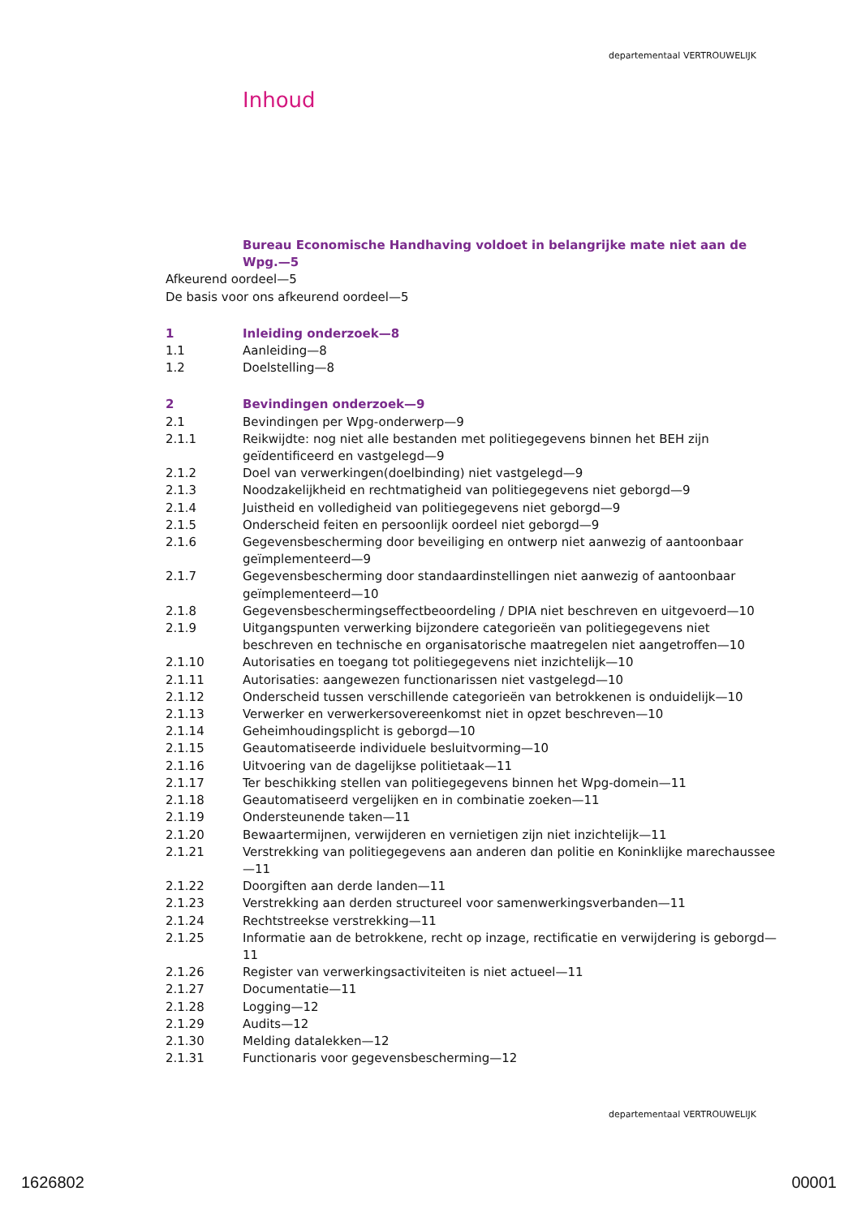departementaal VERTROUWELIJK
Inhoud
Bureau Economische Handhaving voldoet in belangrijke mate niet aan de Wpg.—5
Afkeurend oordeel—5
De basis voor ons afkeurend oordeel—5
1 Inleiding onderzoek—8
1.1 Aanleiding—8
1.2 Doelstelling—8
2 Bevindingen onderzoek—9
2.1 Bevindingen per Wpg-onderwerp—9
2.1.1 Reikwijdte: nog niet alle bestanden met politiegegevens binnen het BEH zijn geïdentificeerd en vastgelegd—9
2.1.2 Doel van verwerkingen(doelbinding) niet vastgelegd—9
2.1.3 Noodzakelijkheid en rechtmatigheid van politiegegevens niet geborgd—9
2.1.4 Juistheid en volledigheid van politiegegevens niet geborgd—9
2.1.5 Onderscheid feiten en persoonlijk oordeel niet geborgd—9
2.1.6 Gegevensbescherming door beveiliging en ontwerp niet aanwezig of aantoonbaar geïmplementeerd—9
2.1.7 Gegevensbescherming door standaardinstellingen niet aanwezig of aantoonbaar geïmplementeerd—10
2.1.8 Gegevensbeschermingseffectbeoordeling / DPIA niet beschreven en uitgevoerd—10
2.1.9 Uitgangspunten verwerking bijzondere categorieën van politiegegevens niet beschreven en technische en organisatorische maatregelen niet aangetroffen—10
2.1.10 Autorisaties en toegang tot politiegegevens niet inzichtelijk—10
2.1.11 Autorisaties: aangewezen functionarissen niet vastgelegd—10
2.1.12 Onderscheid tussen verschillende categorieën van betrokkenen is onduidelijk—10
2.1.13 Verwerker en verwerkersovereenkomst niet in opzet beschreven—10
2.1.14 Geheimhoudingsplicht is geborgd—10
2.1.15 Geautomatiseerde individuele besluitvorming—10
2.1.16 Uitvoering van de dagelijkse politietaak—11
2.1.17 Ter beschikking stellen van politiegegevens binnen het Wpg-domein—11
2.1.18 Geautomatiseerd vergelijken en in combinatie zoeken—11
2.1.19 Ondersteunende taken—11
2.1.20 Bewaartermijnen, verwijderen en vernietigen zijn niet inzichtelijk—11
2.1.21 Verstrekking van politiegegevens aan anderen dan politie en Koninklijke marechaussee—11
2.1.22 Doorgiften aan derde landen—11
2.1.23 Verstrekking aan derden structureel voor samenwerkingsverbanden—11
2.1.24 Rechtstreekse verstrekking—11
2.1.25 Informatie aan de betrokkene, recht op inzage, rectificatie en verwijdering is geborgd—11
2.1.26 Register van verwerkingsactiviteiten is niet actueel—11
2.1.27 Documentatie—11
2.1.28 Logging—12
2.1.29 Audits—12
2.1.30 Melding datalekken—12
2.1.31 Functionaris voor gegevensbescherming—12
departementaal VERTROUWELIJK
1626802 00001